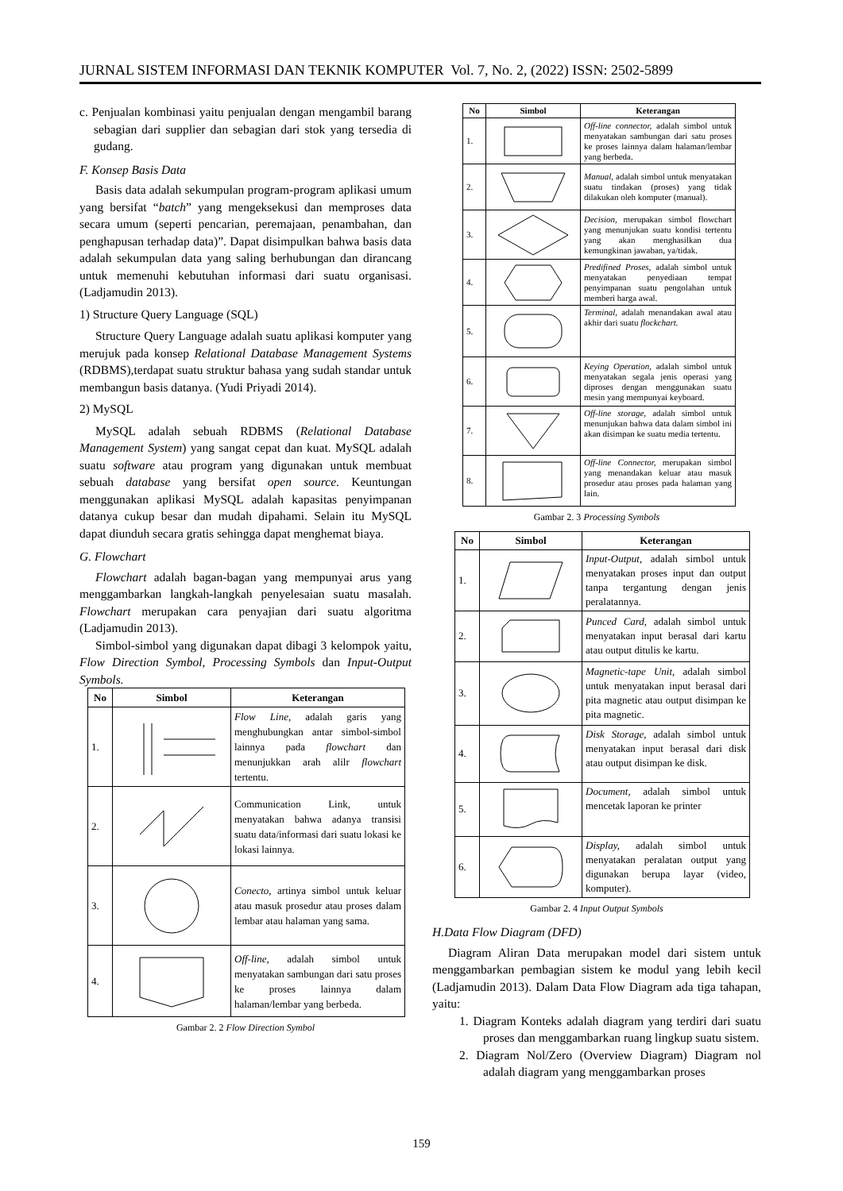JURNAL SISTEM INFORMASI DAN TEKNIK KOMPUTER Vol. 7, No. 2, (2022) ISSN: 2502-5899
c. Penjualan kombinasi yaitu penjualan dengan mengambil barang sebagian dari supplier dan sebagian dari stok yang tersedia di gudang.
F. Konsep Basis Data
Basis data adalah sekumpulan program-program aplikasi umum yang bersifat “batch” yang mengeksekusi dan memproses data secara umum (seperti pencarian, peremajaan, penambahan, dan penghapusan terhadap data)”. Dapat disimpulkan bahwa basis data adalah sekumpulan data yang saling berhubungan dan dirancang untuk memenuhi kebutuhan informasi dari suatu organisasi. (Ladjamudin 2013).
1) Structure Query Language (SQL)
Structure Query Language adalah suatu aplikasi komputer yang merujuk pada konsep Relational Database Management Systems (RDBMS),terdapat suatu struktur bahasa yang sudah standar untuk membangun basis datanya. (Yudi Priyadi 2014).
2) MySQL
MySQL adalah sebuah RDBMS (Relational Database Management System) yang sangat cepat dan kuat. MySQL adalah suatu software atau program yang digunakan untuk membuat sebuah database yang bersifat open source. Keuntungan menggunakan aplikasi MySQL adalah kapasitas penyimpanan datanya cukup besar dan mudah dipahami. Selain itu MySQL dapat diunduh secara gratis sehingga dapat menghemat biaya.
G. Flowchart
Flowchart adalah bagan-bagan yang mempunyai arus yang menggambarkan langkah-langkah penyelesaian suatu masalah. Flowchart merupakan cara penyajian dari suatu algoritma (Ladjamudin 2013).
Simbol-simbol yang digunakan dapat dibagi 3 kelompok yaitu, Flow Direction Symbol, Processing Symbols dan Input-Output Symbols.
| No | Simbol | Keterangan |
| --- | --- | --- |
| 1. | | Flow Line, adalah garis yang menghubungkan antar simbol-simbol lainnya pada flowchart dan menunjukkan arah alilr flowchart tertentu. |
| 2. | | Communication Link, untuk menyatakan bahwa adanya transisi suatu data/informasi dari suatu lokasi ke lokasi lainnya. |
| 3. | | Conecto, artinya simbol untuk keluar atau masuk prosedur atau proses dalam lembar atau halaman yang sama. |
| 4. | | Off-line, adalah simbol untuk menyatakan sambungan dari satu proses ke proses lainnya dalam halaman/lembar yang berbeda. |
Gambar 2. 2 Flow Direction Symbol
| No | Simbol | Keterangan |
| --- | --- | --- |
| 1. | | Off-line connector, adalah simbol untuk menyatakan sambungan dari satu proses ke proses lainnya dalam halaman/lembar yang berbeda. |
| 2. | | Manual, adalah simbol untuk menyatakan suatu tindakan (proses) yang tidak dilakukan oleh komputer (manual). |
| 3. | | Decision, merupakan simbol flowchart yang menunjukan suatu kondisi tertentu yang akan menghasilkan dua kemungkinan jawaban, ya/tidak. |
| 4. | | Predifined Proses, adalah simbol untuk menyatakan penyediaan tempat penyimpanan suatu pengolahan untuk memberi harga awal. |
| 5. | | Terminal, adalah menandakan awal atau akhir dari suatu flockchart. |
| 6. | | Keying Operation, adalah simbol untuk menyatakan segala jenis operasi yang diproses dengan menggunakan suatu mesin yang mempunyai keyboard. |
| 7. | | Off-line storage, adalah simbol untuk menunjukan bahwa data dalam simbol ini akan disimpan ke suatu media tertentu. |
| 8. | | Off-line Connector, merupakan simbol yang menandakan keluar atau masuk prosedur atau proses pada halaman yang lain. |
Gambar 2. 3 Processing Symbols
| No | Simbol | Keterangan |
| --- | --- | --- |
| 1. | | Input-Output, adalah simbol untuk menyatakan proses input dan output tanpa tergantung dengan jenis peralatannya. |
| 2. | | Punced Card, adalah simbol untuk menyatakan input berasal dari kartu atau output ditulis ke kartu. |
| 3. | | Magnetic-tape Unit, adalah simbol untuk menyatakan input berasal dari pita magnetic atau output disimpan ke pita magnetic. |
| 4. | | Disk Storage, adalah simbol untuk menyatakan input berasal dari disk atau output disimpan ke disk. |
| 5. | | Document, adalah simbol untuk mencetak laporan ke printer |
| 6. | | Display, adalah simbol untuk menyatakan peralatan output yang digunakan berupa layar (video, komputer). |
Gambar 2. 4 Input Output Symbols
H.Data Flow Diagram (DFD)
Diagram Aliran Data merupakan model dari sistem untuk menggambarkan pembagian sistem ke modul yang lebih kecil (Ladjamudin 2013). Dalam Data Flow Diagram ada tiga tahapan, yaitu:
1. Diagram Konteks adalah diagram yang terdiri dari suatu proses dan menggambarkan ruang lingkup suatu sistem.
2. Diagram Nol/Zero (Overview Diagram) Diagram nol adalah diagram yang menggambarkan proses
159